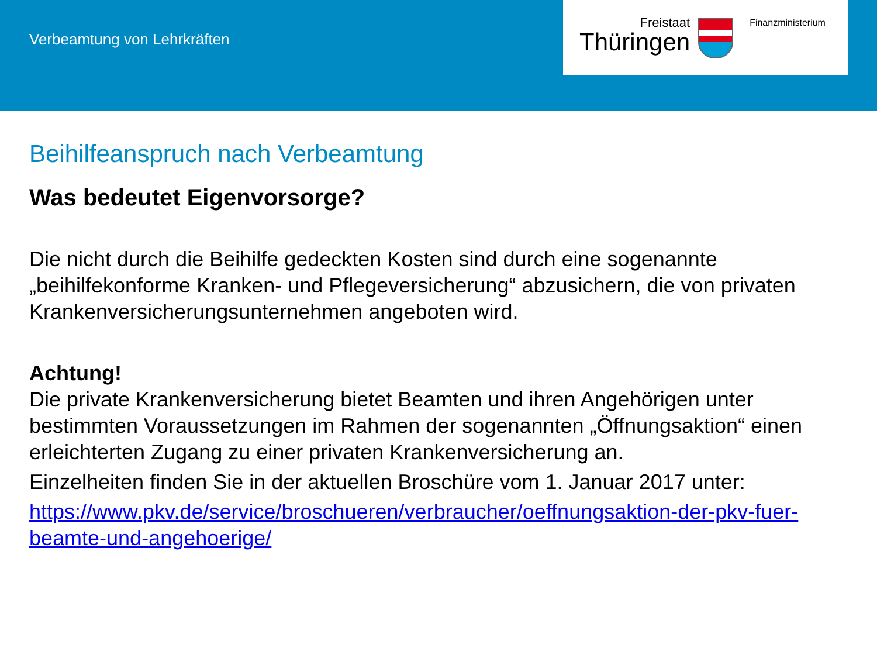Verbeamtung von Lehrkräften
Freistaat
Thüringen
Finanzministerium
Beihilfeanspruch nach Verbeamtung
Was bedeutet Eigenvorsorge?
Die nicht durch die Beihilfe gedeckten Kosten sind durch eine sogenannte „beihilfekonforme Kranken- und Pflegeversicherung“ abzusichern, die von privaten Krankenversicherungsunternehmen angeboten wird.
Achtung!
Die private Krankenversicherung bietet Beamten und ihren Angehörigen unter bestimmten Voraussetzungen im Rahmen der sogenannten „Öffnungsaktion“ einen erleichterten Zugang zu einer privaten Krankenversicherung an.
Einzelheiten finden Sie in der aktuellen Broschüre vom 1. Januar 2017 unter:
https://www.pkv.de/service/broschueren/verbraucher/oeffnungsaktion-der-pkv-fuer-beamte-und-angehoerige/